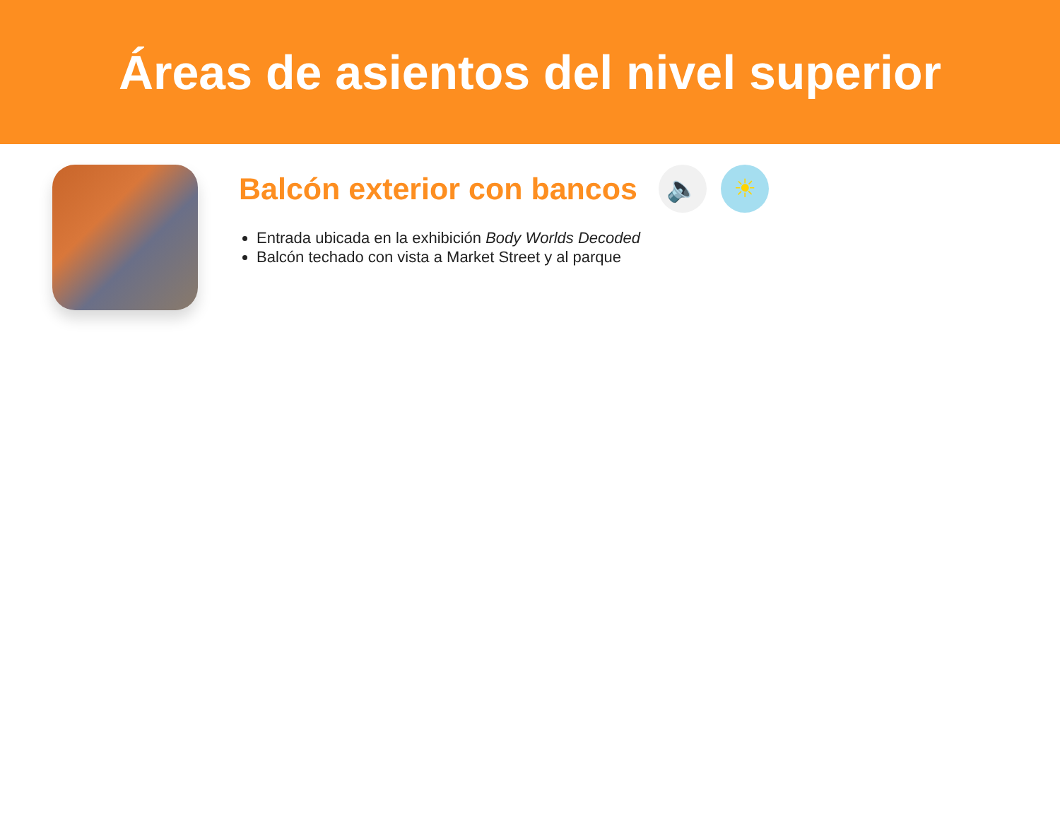Áreas de asientos del nivel superior
Balcón exterior con bancos
🔈 ☀
Entrada ubicada en la exhibición Body Worlds Decoded
Balcón techado con vista a Market Street y al parque